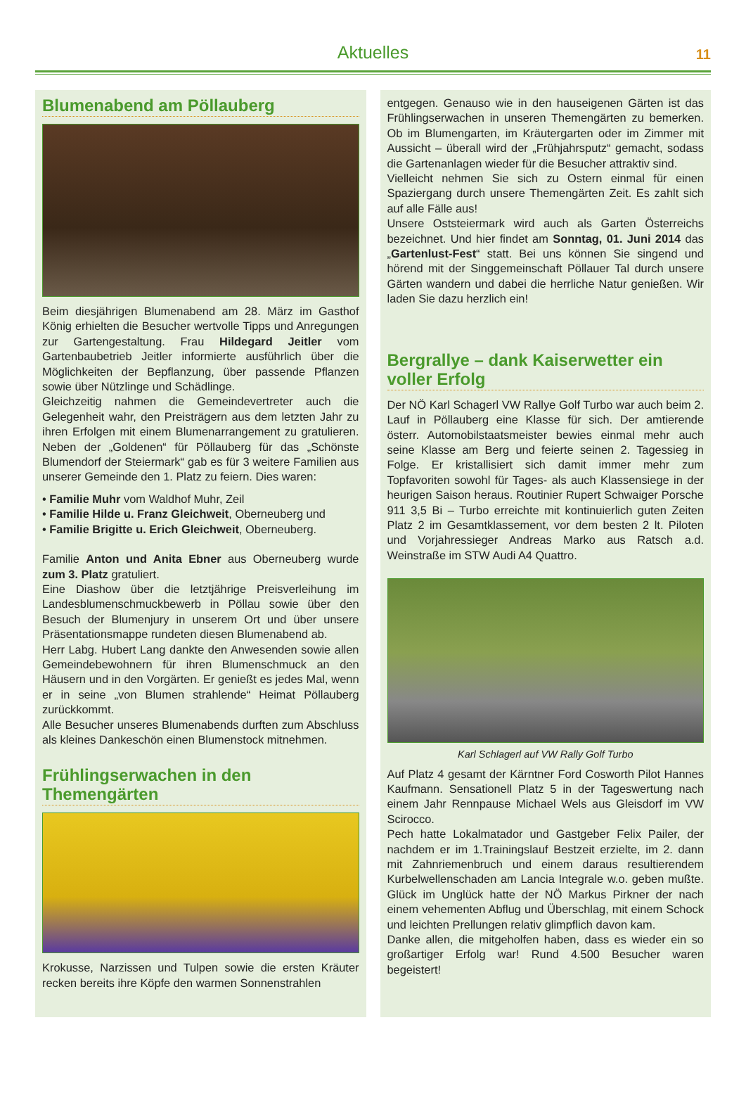Aktuelles
11
Blumenabend am Pöllauberg
Beim diesjährigen Blumenabend am 28. März im Gasthof König erhielten die Besucher wertvolle Tipps und Anregungen zur Gartengestaltung. Frau Hildegard Jeitler vom Gartenbaubetrieb Jeitler informierte ausführlich über die Möglichkeiten der Bepflanzung, über passende Pflanzen sowie über Nützlinge und Schädlinge.
Gleichzeitig nahmen die Gemeindevertreter auch die Gelegenheit wahr, den Preisträgern aus dem letzten Jahr zu ihren Erfolgen mit einem Blumenarrangement zu gratulieren. Neben der „Goldenen“ für Pöllauberg für das „Schönste Blumendorf der Steiermark“ gab es für 3 weitere Familien aus unserer Gemeinde den 1. Platz zu feiern. Dies waren:
• Familie Muhr vom Waldhof Muhr, Zeil
• Familie Hilde u. Franz Gleichweit, Oberneuberg und
• Familie Brigitte u. Erich Gleichweit, Oberneuberg.
Familie Anton und Anita Ebner aus Oberneuberg wurde zum 3. Platz gratuliert.
Eine Diashow über die letztjährige Preisverleihung im Landesblumenschmuckbewerb in Pöllau sowie über den Besuch der Blumenjury in unserem Ort und über unsere Präsentationsmappe rundeten diesen Blumenabend ab.
Herr Labg. Hubert Lang dankte den Anwesenden sowie allen Gemeindebewohnern für ihren Blumenschmuck an den Häusern und in den Vorgärten. Er genießt es jedes Mal, wenn er in seine „von Blumen strahlende“ Heimat Pöllauberg zurückkommt.
Alle Besucher unseres Blumenabends durften zum Abschluss als kleines Dankeschön einen Blumenstock mitnehmen.
Frühlingserwachen in den Themengärten
Krokusse, Narzissen und Tulpen sowie die ersten Kräuter recken bereits ihre Köpfe den warmen Sonnenstrahlen
entgegen. Genauso wie in den hauseigenen Gärten ist das Frühlingserwachen in unseren Themengärten zu bemerken. Ob im Blumengarten, im Kräutergarten oder im Zimmer mit Aussicht – überall wird der „Frühjahrsputz“ gemacht, sodass die Gartenanlagen wieder für die Besucher attraktiv sind.
Vielleicht nehmen Sie sich zu Ostern einmal für einen Spaziergang durch unsere Themengärten Zeit. Es zahlt sich auf alle Fälle aus!
Unsere Oststeiermark wird auch als Garten Österreichs bezeichnet. Und hier findet am Sonntag, 01. Juni 2014 das „Gartenlust-Fest“ statt. Bei uns können Sie singend und hörend mit der Singgemeinschaft Pöllauer Tal durch unsere Gärten wandern und dabei die herrliche Natur genießen. Wir laden Sie dazu herzlich ein!
Bergrallye – dank Kaiserwetter ein voller Erfolg
Der NÖ Karl Schagerl VW Rallye Golf Turbo war auch beim 2. Lauf in Pöllauberg eine Klasse für sich. Der amtierende österr. Automobilstaatsmeister bewies einmal mehr auch seine Klasse am Berg und feierte seinen 2. Tagessieg in Folge. Er kristallisiert sich damit immer mehr zum Topfavoriten sowohl für Tages- als auch Klassensiege in der heurigen Saison heraus. Routinier Rupert Schwaiger Porsche 911 3,5 Bi – Turbo erreichte mit kontinuierlich guten Zeiten Platz 2 im Gesamtklassement, vor dem besten 2 lt. Piloten und Vorjahressieger Andreas Marko aus Ratsch a.d. Weinstraße im STW Audi A4 Quattro.
Karl Schlagerl auf VW Rally Golf Turbo
Auf Platz 4 gesamt der Kärntner Ford Cosworth Pilot Hannes Kaufmann. Sensationell Platz 5 in der Tageswertung nach einem Jahr Rennpause Michael Wels aus Gleisdorf im VW Scirocco.
Pech hatte Lokalmatador und Gastgeber Felix Pailer, der nachdem er im 1.Trainingslauf Bestzeit erzielte, im 2. dann mit Zahnriemenbruch und einem daraus resultierendem Kurbelwellenschaden am Lancia Integrale w.o. geben mußte. Glück im Unglück hatte der NÖ Markus Pirkner der nach einem vehementen Abflug und Überschlag, mit einem Schock und leichten Prellungen relativ glimpflich davon kam.
Danke allen, die mitgeholfen haben, dass es wieder ein so großartiger Erfolg war! Rund 4.500 Besucher waren begeistert!